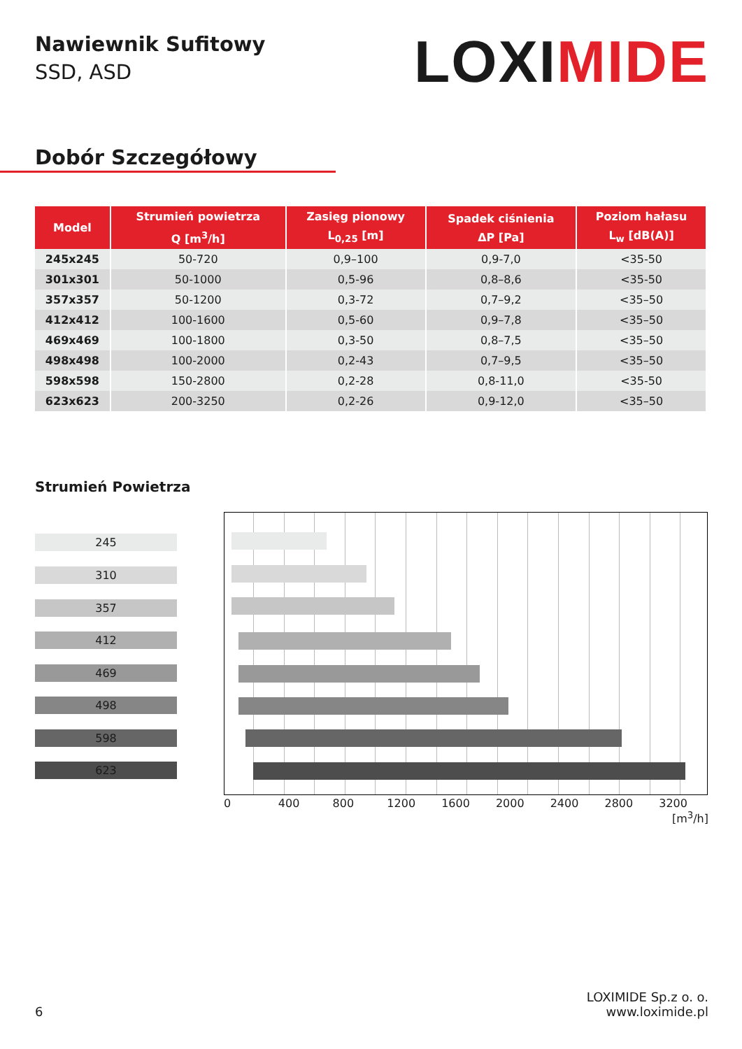Nawiewnik Sufitowy
SSD, ASD
LOXIMIDE
Dobór Szczegółowy
| Model | Strumień powietrza Q [m<sup>3</sup>/h] | Zasięg pionowy L<sub>0,25</sub> [m] | Spadek ciśnienia ΔP [Pa] | Poziom hałasu L<sub>w</sub> [dB(A)] |
| --- | --- | --- | --- | --- |
| 245x245 | 50-720 | 0,9–100 | 0,9-7,0 | <35-50 |
| 301x301 | 50-1000 | 0,5-96 | 0,8–8,6 | <35-50 |
| 357x357 | 50-1200 | 0,3-72 | 0,7–9,2 | <35–50 |
| 412x412 | 100-1600 | 0,5-60 | 0,9–7,8 | <35–50 |
| 469x469 | 100-1800 | 0,3-50 | 0,8–7,5 | <35–50 |
| 498x498 | 100-2000 | 0,2-43 | 0,7–9,5 | <35–50 |
| 598x598 | 150-2800 | 0,2-28 | 0,8-11,0 | <35-50 |
| 623x623 | 200-3250 | 0,2-26 | 0,9-12,0 | <35–50 |
Strumień Powietrza
245
310
357
412
469
498
598
623
0 400 800 1200 1600 2000 2400 2800 3200
[m<sup>3</sup>/h]
6
LOXIMIDE Sp.z o. o.
www.loximide.pl